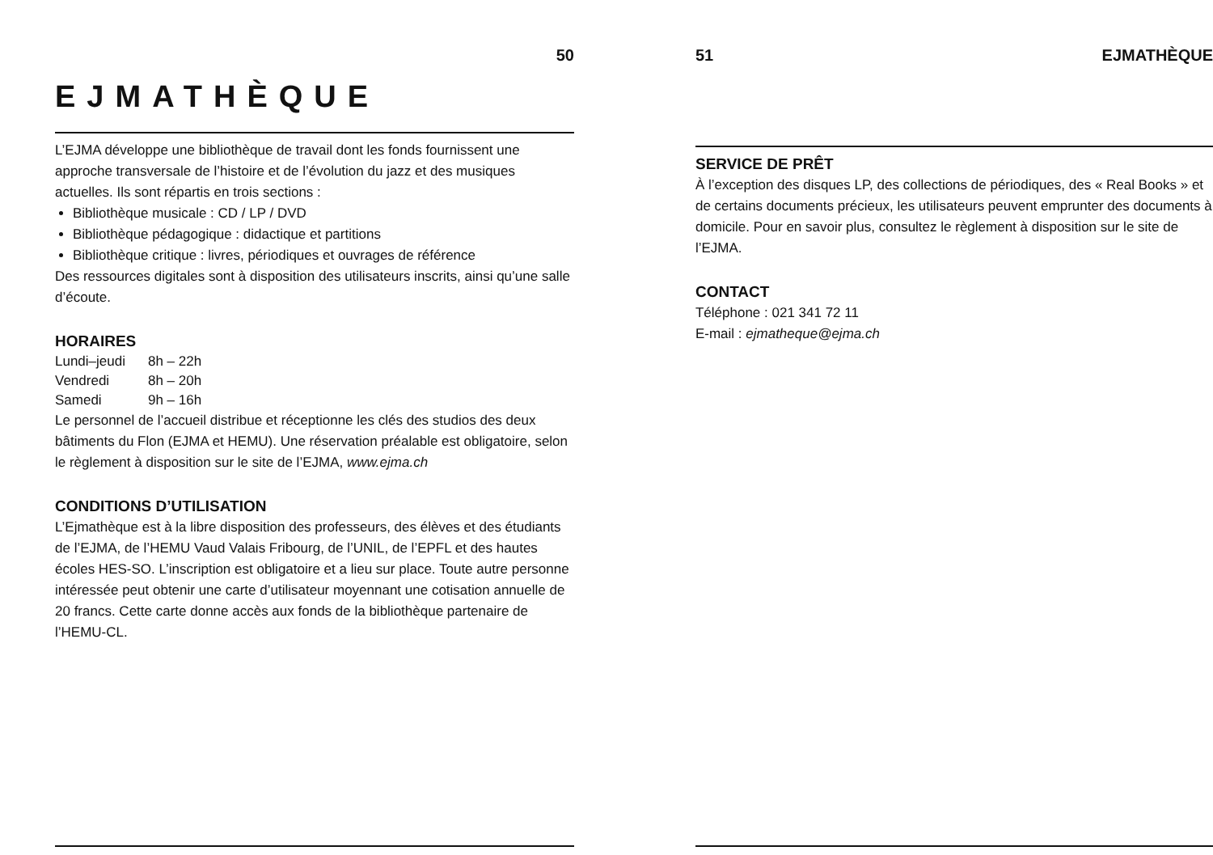50
EJMATHÈQUE
L’EJMA développe une bibliothèque de travail dont les fonds fournissent une approche transversale de l’histoire et de l’évolution du jazz et des musiques actuelles. Ils sont répartis en trois sections :
Bibliothèque musicale : CD / LP / DVD
Bibliothèque pédagogique : didactique et partitions
Bibliothèque critique : livres, périodiques et ouvrages de référence
Des ressources digitales sont à disposition des utilisateurs inscrits, ainsi qu’une salle d’écoute.
HORAIRES
| Lundi–jeudi | 8h – 22h |
| Vendredi | 8h – 20h |
| Samedi | 9h – 16h |
Le personnel de l’accueil distribue et réceptionne les clés des studios des deux bâtiments du Flon (EJMA et HEMU). Une réservation préalable est obligatoire, selon le règlement à disposition sur le site de l’EJMA, www.ejma.ch
CONDITIONS D’UTILISATION
L’Ejmathèque est à la libre disposition des professeurs, des élèves et des étudiants de l’EJMA, de l’HEMU Vaud Valais Fribourg, de l’UNIL, de l’EPFL et des hautes écoles HES-SO. L’inscription est obligatoire et a lieu sur place. Toute autre personne intéressée peut obtenir une carte d’utilisateur moyennant une cotisation annuelle de 20 francs. Cette carte donne accès aux fonds de la bibliothèque partenaire de l’HEMU-CL.
51 EJMATHÈQUE
SERVICE DE PRÊT
À l’exception des disques LP, des collections de périodiques, des « Real Books » et de certains documents précieux, les utilisateurs peuvent emprunter des documents à domicile. Pour en savoir plus, consultez le règlement à disposition sur le site de l’EJMA.
CONTACT
Téléphone : 021 341 72 11
E-mail : ejmatheque@ejma.ch